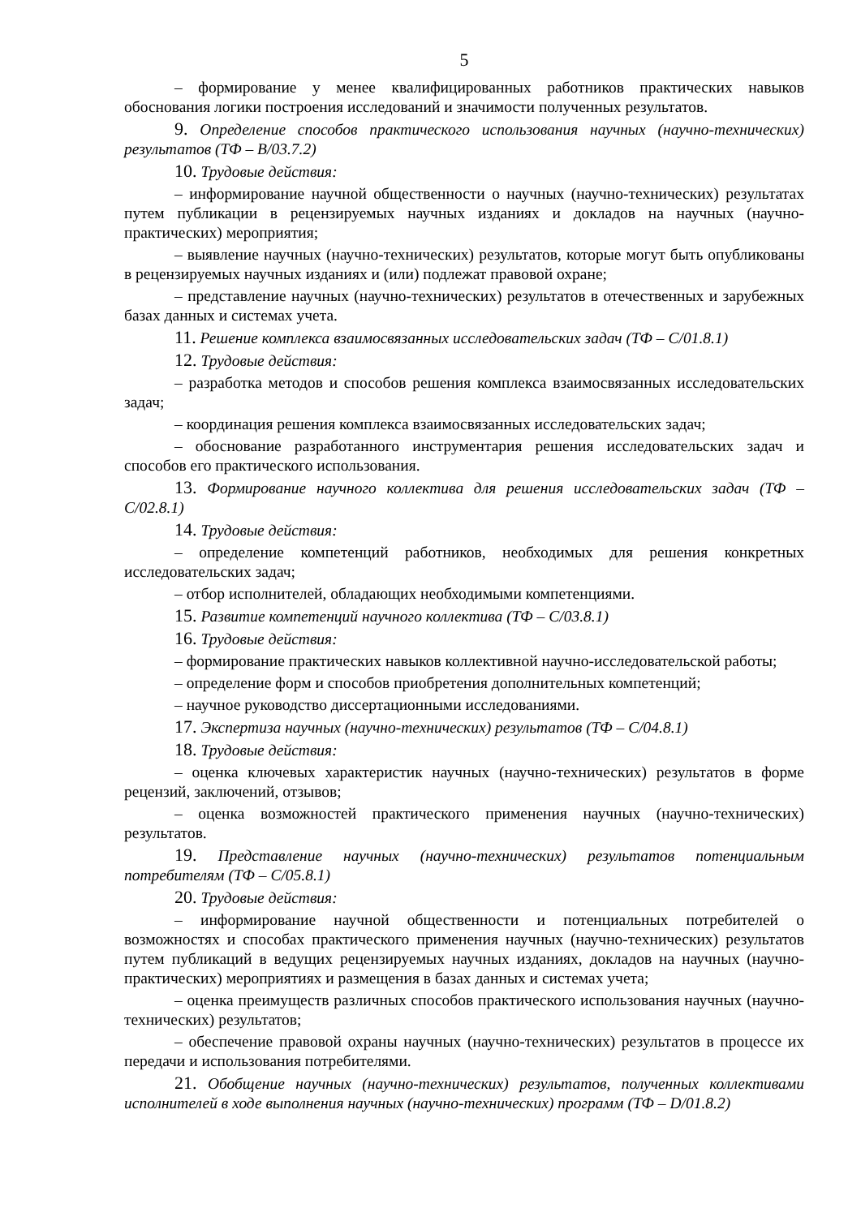5
– формирование у менее квалифицированных работников практических навыков обоснования логики построения исследований и значимости полученных результатов.
9. Определение способов практического использования научных (научно-технических) результатов (ТФ – B/03.7.2)
10. Трудовые действия:
– информирование научной общественности о научных (научно-технических) результатах путем публикации в рецензируемых научных изданиях и докладов на научных (научно-практических) мероприятия;
– выявление научных (научно-технических) результатов, которые могут быть опубликованы в рецензируемых научных изданиях и (или) подлежат правовой охране;
– представление научных (научно-технических) результатов в отечественных и зарубежных базах данных и системах учета.
11. Решение комплекса взаимосвязанных исследовательских задач (ТФ – C/01.8.1)
12. Трудовые действия:
– разработка методов и способов решения комплекса взаимосвязанных исследовательских задач;
– координация решения комплекса взаимосвязанных исследовательских задач;
– обоснование разработанного инструментария решения исследовательских задач и способов его практического использования.
13. Формирование научного коллектива для решения исследовательских задач (ТФ – C/02.8.1)
14. Трудовые действия:
– определение компетенций работников, необходимых для решения конкретных исследовательских задач;
– отбор исполнителей, обладающих необходимыми компетенциями.
15. Развитие компетенций научного коллектива (ТФ – C/03.8.1)
16. Трудовые действия:
– формирование практических навыков коллективной научно-исследовательской работы;
– определение форм и способов приобретения дополнительных компетенций;
– научное руководство диссертационными исследованиями.
17. Экспертиза научных (научно-технических) результатов (ТФ – C/04.8.1)
18. Трудовые действия:
– оценка ключевых характеристик научных (научно-технических) результатов в форме рецензий, заключений, отзывов;
– оценка возможностей практического применения научных (научно-технических) результатов.
19. Представление научных (научно-технических) результатов потенциальным потребителям (ТФ – C/05.8.1)
20. Трудовые действия:
– информирование научной общественности и потенциальных потребителей о возможностях и способах практического применения научных (научно-технических) результатов путем публикаций в ведущих рецензируемых научных изданиях, докладов на научных (научно-практических) мероприятиях и размещения в базах данных и системах учета;
– оценка преимуществ различных способов практического использования научных (научно-технических) результатов;
– обеспечение правовой охраны научных (научно-технических) результатов в процессе их передачи и использования потребителями.
21. Обобщение научных (научно-технических) результатов, полученных коллективами исполнителей в ходе выполнения научных (научно-технических) программ (ТФ – D/01.8.2)